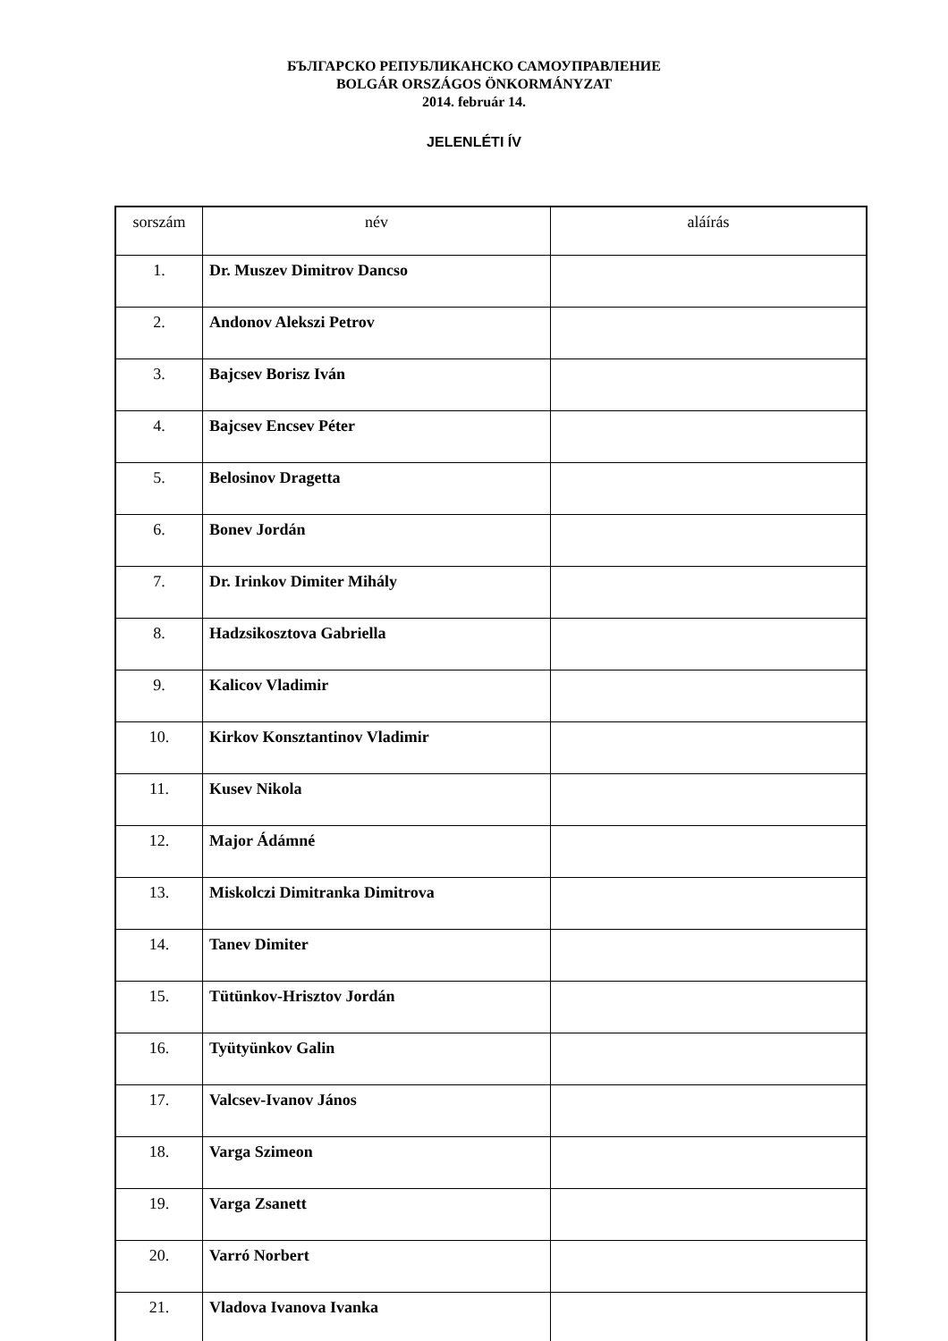БЪЛГАРСКО РЕПУБЛИКАНСКО САМОУПРАВЛЕНИЕ
BOLGÁR ORSZÁGOS ÖNKORMÁNYZAT
2014. február 14.
JELENLÉTI ÍV
| sorszám | név | aláírás |
| --- | --- | --- |
| 1. | Dr. Muszev Dimitrov Dancso | |
| 2. | Andonov Alekszi Petrov | |
| 3. | Bajcsev Borisz Iván | |
| 4. | Bajcsev Encsev Péter | |
| 5. | Belosinov Dragetta | |
| 6. | Bonev Jordán | |
| 7. | Dr. Irinkov Dimiter Mihály | |
| 8. | Hadzsikosztova Gabriella | |
| 9. | Kalicov Vladimir | |
| 10. | Kirkov Konsztantinov Vladimir | |
| 11. | Kusev Nikola | |
| 12. | Major Ádámné | |
| 13. | Miskolczi Dimitranka Dimitrova | |
| 14. | Tanev Dimiter | |
| 15. | Tütünkov-Hrisztov Jordán | |
| 16. | Tyütyünkov Galin | |
| 17. | Valcsev-Ivanov János | |
| 18. | Varga Szimeon | |
| 19. | Varga Zsanett | |
| 20. | Varró Norbert | |
| 21. | Vladova Ivanova Ivanka | |